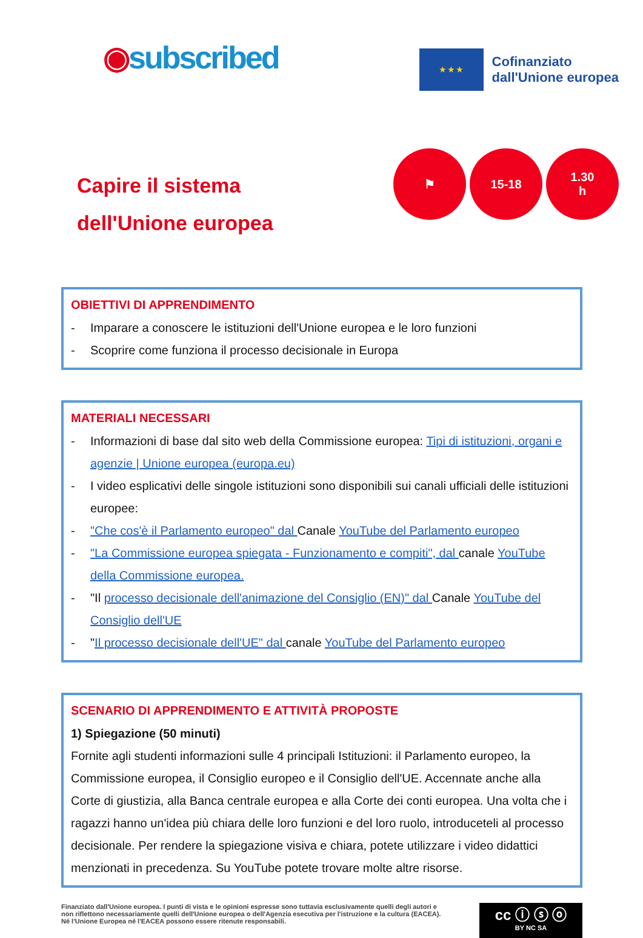◉subscribed
★ ★ ★
Cofinanziato
dall'Unione europea
Capire il sistema
dell'Unione europea
⚑ 15-18 1.30
h
OBIETTIVI DI APPRENDIMENTO
- Imparare a conoscere le istituzioni dell'Unione europea e le loro funzioni
- Scoprire come funziona il processo decisionale in Europa
MATERIALI NECESSARI
- Informazioni di base dal sito web della Commissione europea: Tipi di istituzioni, organi e agenzie | Unione europea (europa.eu)
- I video esplicativi delle singole istituzioni sono disponibili sui canali ufficiali delle istituzioni europee:
- "Che cos'è il Parlamento europeo" dal Canale YouTube del Parlamento europeo
- "La Commissione europea spiegata - Funzionamento e compiti", dal canale YouTube della Commissione europea.
- "Il processo decisionale dell'animazione del Consiglio (EN)" dal Canale YouTube del Consiglio dell'UE
- "Il processo decisionale dell'UE" dal canale YouTube del Parlamento europeo
SCENARIO DI APPRENDIMENTO E ATTIVITÀ PROPOSTE
1) Spiegazione (50 minuti)
Fornite agli studenti informazioni sulle 4 principali Istituzioni: il Parlamento europeo, la Commissione europea, il Consiglio europeo e il Consiglio dell'UE. Accennate anche alla Corte di giustizia, alla Banca centrale europea e alla Corte dei conti europea. Una volta che i ragazzi hanno un'idea più chiara delle loro funzioni e del loro ruolo, introduceteli al processo decisionale. Per rendere la spiegazione visiva e chiara, potete utilizzare i video didattici menzionati in precedenza. Su YouTube potete trovare molte altre risorse.
Finanziato dall'Unione europea. I punti di vista e le opinioni espresse sono tuttavia esclusivamente quelli degli autori e non riflettono necessariamente quelli dell'Unione europea o dell'Agenzia esecutiva per l'istruzione e la cultura (EACEA). Né l'Unione Europea né l'EACEA possono essere ritenute responsabili.
cc ⓘ ⓢ ⓞ
BY NC SA